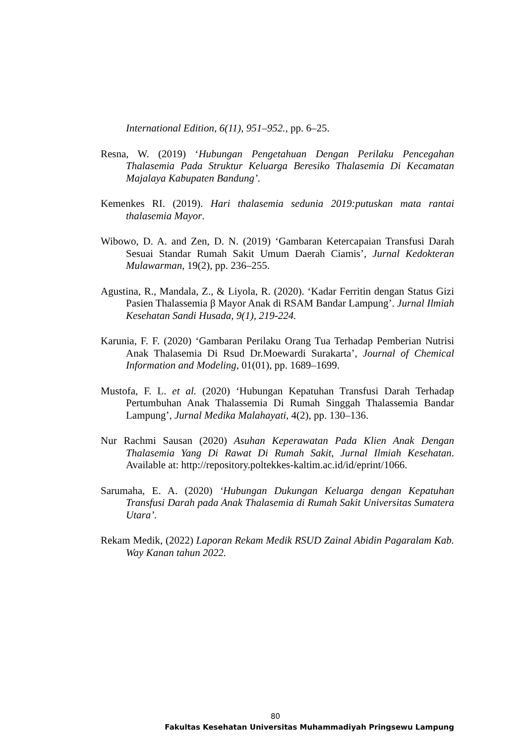International Edition, 6(11), 951–952., pp. 6–25.
Resna, W. (2019) ‘Hubungan Pengetahuan Dengan Perilaku Pencegahan Thalasemia Pada Struktur Keluarga Beresiko Thalasemia Di Kecamatan Majalaya Kabupaten Bandung’.
Kemenkes RI. (2019). Hari thalasemia sedunia 2019:putuskan mata rantai thalasemia Mayor.
Wibowo, D. A. and Zen, D. N. (2019) ‘Gambaran Ketercapaian Transfusi Darah Sesuai Standar Rumah Sakit Umum Daerah Ciamis’, Jurnal Kedokteran Mulawarman, 19(2), pp. 236–255.
Agustina, R., Mandala, Z., & Liyola, R. (2020). ‘Kadar Ferritin dengan Status Gizi Pasien Thalassemia β Mayor Anak di RSAM Bandar Lampung’. Jurnal Ilmiah Kesehatan Sandi Husada, 9(1), 219-224.
Karunia, F. F. (2020) ‘Gambaran Perilaku Orang Tua Terhadap Pemberian Nutrisi Anak Thalasemia Di Rsud Dr.Moewardi Surakarta’, Journal of Chemical Information and Modeling, 01(01), pp. 1689–1699.
Mustofa, F. L. et al. (2020) ‘Hubungan Kepatuhan Transfusi Darah Terhadap Pertumbuhan Anak Thalassemia Di Rumah Singgah Thalassemia Bandar Lampung’, Jurnal Medika Malahayati, 4(2), pp. 130–136.
Nur Rachmi Sausan (2020) Asuhan Keperawatan Pada Klien Anak Dengan Thalasemia Yang Di Rawat Di Rumah Sakit, Jurnal Ilmiah Kesehatan. Available at: http://repository.poltekkes-kaltim.ac.id/id/eprint/1066.
Sarumaha, E. A. (2020) ‘Hubungan Dukungan Keluarga dengan Kepatuhan Transfusi Darah pada Anak Thalasemia di Rumah Sakit Universitas Sumatera Utara’.
Rekam Medik, (2022) Laporan Rekam Medik RSUD Zainal Abidin Pagaralam Kab. Way Kanan tahun 2022.
80
Fakultas Kesehatan Universitas Muhammadiyah Pringsewu Lampung